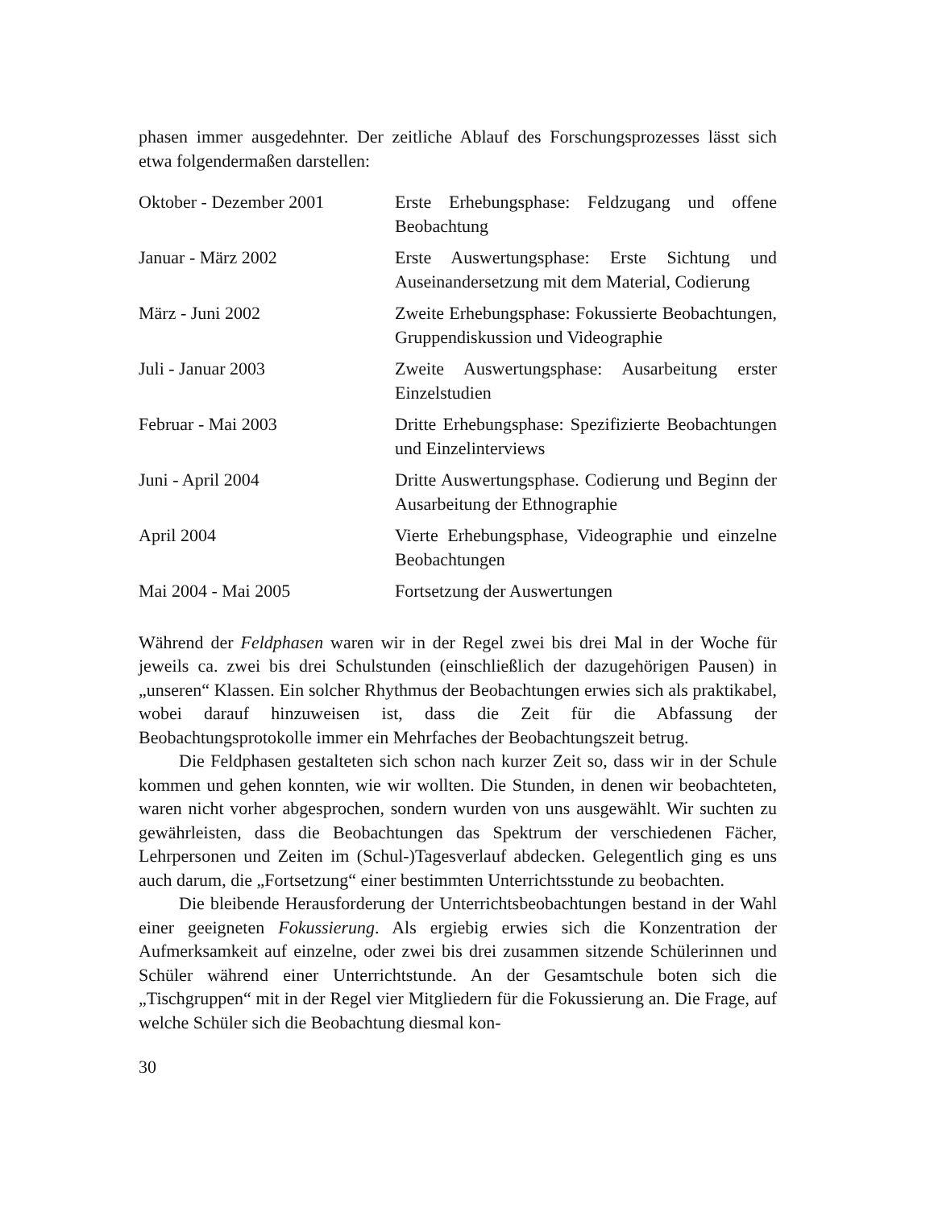phasen immer ausgedehnter. Der zeitliche Ablauf des Forschungsprozesses lässt sich etwa folgendermaßen darstellen:
| Oktober - Dezember 2001 | Erste Erhebungsphase: Feldzugang und offene Beobachtung |
| Januar - März 2002 | Erste Auswertungsphase: Erste Sichtung und Auseinandersetzung mit dem Material, Codierung |
| März - Juni 2002 | Zweite Erhebungsphase: Fokussierte Beobachtungen, Gruppendiskussion und Videographie |
| Juli - Januar 2003 | Zweite Auswertungsphase: Ausarbeitung erster Einzelstudien |
| Februar - Mai 2003 | Dritte Erhebungsphase: Spezifizierte Beobachtungen und Einzelinterviews |
| Juni - April 2004 | Dritte Auswertungsphase. Codierung und Beginn der Ausarbeitung der Ethnographie |
| April 2004 | Vierte Erhebungsphase, Videographie und einzelne Beobachtungen |
| Mai 2004 - Mai 2005 | Fortsetzung der Auswertungen |
Während der Feldphasen waren wir in der Regel zwei bis drei Mal in der Woche für jeweils ca. zwei bis drei Schulstunden (einschließlich der dazugehörigen Pausen) in „unseren“ Klassen. Ein solcher Rhythmus der Beobachtungen erwies sich als praktikabel, wobei darauf hinzuweisen ist, dass die Zeit für die Abfassung der Beobachtungsprotokolle immer ein Mehrfaches der Beobachtungszeit betrug.
Die Feldphasen gestalteten sich schon nach kurzer Zeit so, dass wir in der Schule kommen und gehen konnten, wie wir wollten. Die Stunden, in denen wir beobachteten, waren nicht vorher abgesprochen, sondern wurden von uns ausgewählt. Wir suchten zu gewährleisten, dass die Beobachtungen das Spektrum der verschiedenen Fächer, Lehrpersonen und Zeiten im (Schul-)Tagesverlauf abdecken. Gelegentlich ging es uns auch darum, die „Fortsetzung“ einer bestimmten Unterrichtsstunde zu beobachten.
Die bleibende Herausforderung der Unterrichtsbeobachtungen bestand in der Wahl einer geeigneten Fokussierung. Als ergiebig erwies sich die Konzentration der Aufmerksamkeit auf einzelne, oder zwei bis drei zusammen sitzende Schülerinnen und Schüler während einer Unterrichtstunde. An der Gesamtschule boten sich die „Tischgruppen“ mit in der Regel vier Mitgliedern für die Fokussierung an. Die Frage, auf welche Schüler sich die Beobachtung diesmal kon-
30